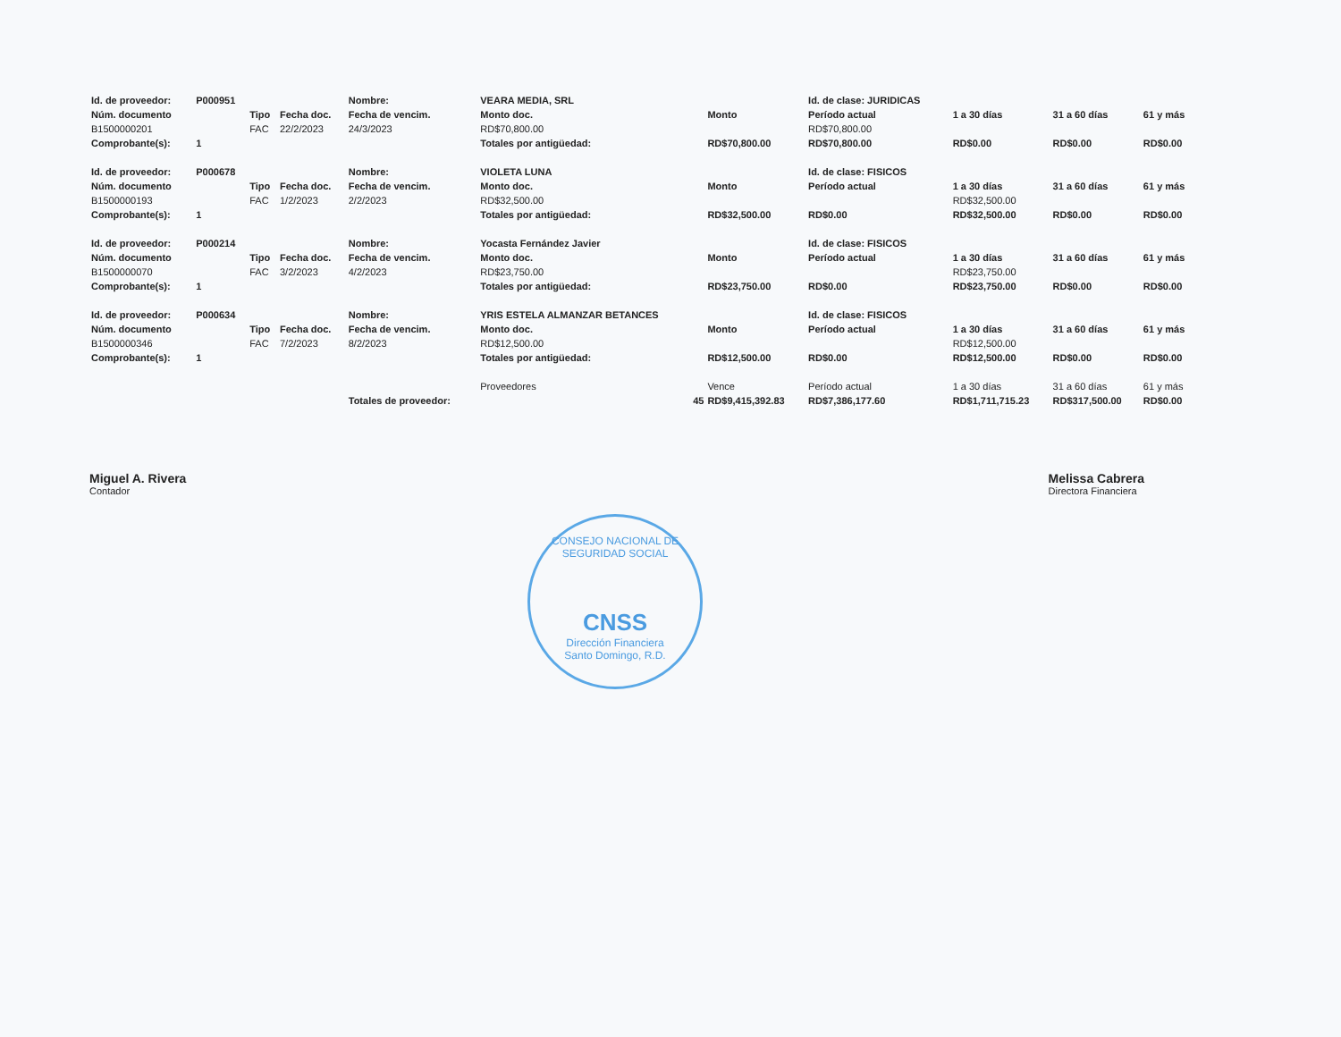| Id. de proveedor: | P000951 | | | Nombre: | VEARA MEDIA, SRL | | Id. de clase: JURIDICAS | | | |
| Núm. documento | | Tipo | Fecha doc. | Fecha de vencim. | Monto doc. | Monto | Período actual | 1 a 30 días | 31 a 60 días | 61 y más |
| B1500000201 | | FAC | 22/2/2023 | 24/3/2023 | RD$70,800.00 | | RD$70,800.00 | | | |
| Comprobante(s): | 1 | | | | Totales por antigüedad: | RD$70,800.00 | RD$70,800.00 | RD$0.00 | RD$0.00 | RD$0.00 |
| Id. de proveedor: | P000678 | | | Nombre: | VIOLETA LUNA | | Id. de clase: FISICOS | | | |
| Núm. documento | | Tipo | Fecha doc. | Fecha de vencim. | Monto doc. | Monto | Período actual | 1 a 30 días | 31 a 60 días | 61 y más |
| B1500000193 | | FAC | 1/2/2023 | 2/2/2023 | RD$32,500.00 | | | RD$32,500.00 | | |
| Comprobante(s): | 1 | | | | Totales por antigüedad: | RD$32,500.00 | RD$0.00 | RD$32,500.00 | RD$0.00 | RD$0.00 |
| Id. de proveedor: | P000214 | | | Nombre: | Yocasta Fernández Javier | | Id. de clase: FISICOS | | | |
| Núm. documento | | Tipo | Fecha doc. | Fecha de vencim. | Monto doc. | Monto | Período actual | 1 a 30 días | 31 a 60 días | 61 y más |
| B1500000070 | | FAC | 3/2/2023 | 4/2/2023 | RD$23,750.00 | | | RD$23,750.00 | | |
| Comprobante(s): | 1 | | | | Totales por antigüedad: | RD$23,750.00 | RD$0.00 | RD$23,750.00 | RD$0.00 | RD$0.00 |
| Id. de proveedor: | P000634 | | | Nombre: | YRIS ESTELA ALMANZAR BETANCES | | Id. de clase: FISICOS | | | |
| Núm. documento | | Tipo | Fecha doc. | Fecha de vencim. | Monto doc. | Monto | Período actual | 1 a 30 días | 31 a 60 días | 61 y más |
| B1500000346 | | FAC | 7/2/2023 | 8/2/2023 | RD$12,500.00 | | | RD$12,500.00 | | |
| Comprobante(s): | 1 | | | | Totales por antigüedad: | RD$12,500.00 | RD$0.00 | RD$12,500.00 | RD$0.00 | RD$0.00 |
| | | | | | Proveedores | Vence | Período actual | 1 a 30 días | 31 a 60 días | 61 y más |
| | | | | Totales de proveedor: | 45 | RD$9,415,392.83 | RD$7,386,177.60 | RD$1,711,715.23 | RD$317,500.00 | RD$0.00 |
Miguel A. Rivera
Contador
Melissa Cabrera
Directora Financiera
CONSEJO NACIONAL DE SEGURIDAD SOCIAL
CNSS
Dirección Financiera
Santo Domingo, R.D.